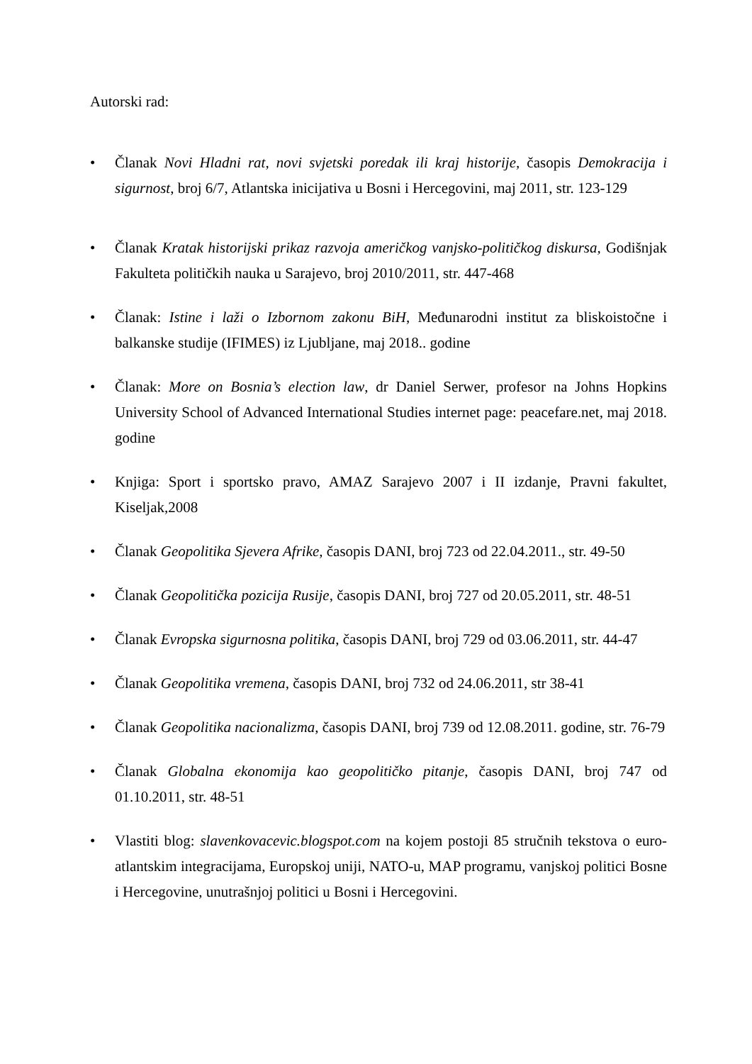Autorski rad:
• Članak Novi Hladni rat, novi svjetski poredak ili kraj historije, časopis Demokracija i sigurnost, broj 6/7, Atlantska inicijativa u Bosni i Hercegovini, maj 2011, str. 123-129
• Članak Kratak historijski prikaz razvoja američkog vanjsko-političkog diskursa, Godišnjak Fakulteta političkih nauka u Sarajevo, broj 2010/2011, str. 447-468
• Članak: Istine i laži o Izbornom zakonu BiH, Međunarodni institut za bliskoistočne i balkanske studije (IFIMES) iz Ljubljane, maj 2018.. godine
• Članak: More on Bosnia’s election law, dr Daniel Serwer, profesor na Johns Hopkins University School of Advanced International Studies internet page: peacefare.net, maj 2018. godine
• Knjiga: Sport i sportsko pravo, AMAZ Sarajevo 2007 i II izdanje, Pravni fakultet, Kiseljak,2008
• Članak Geopolitika Sjevera Afrike, časopis DANI, broj 723 od 22.04.2011., str. 49-50
• Članak Geopolitička pozicija Rusije, časopis DANI, broj 727 od 20.05.2011, str. 48-51
• Članak Evropska sigurnosna politika, časopis DANI, broj 729 od 03.06.2011, str. 44-47
• Članak Geopolitika vremena, časopis DANI, broj 732 od 24.06.2011, str 38-41
• Članak Geopolitika nacionalizma, časopis DANI, broj 739 od 12.08.2011. godine, str. 76-79
• Članak Globalna ekonomija kao geopolitičko pitanje, časopis DANI, broj 747 od 01.10.2011, str. 48-51
• Vlastiti blog: slavenkovacevic.blogspot.com na kojem postoji 85 stručnih tekstova o euro-atlantskim integracijama, Europskoj uniji, NATO-u, MAP programu, vanjskoj politici Bosne i Hercegovine, unutrašnjoj politici u Bosni i Hercegovini.